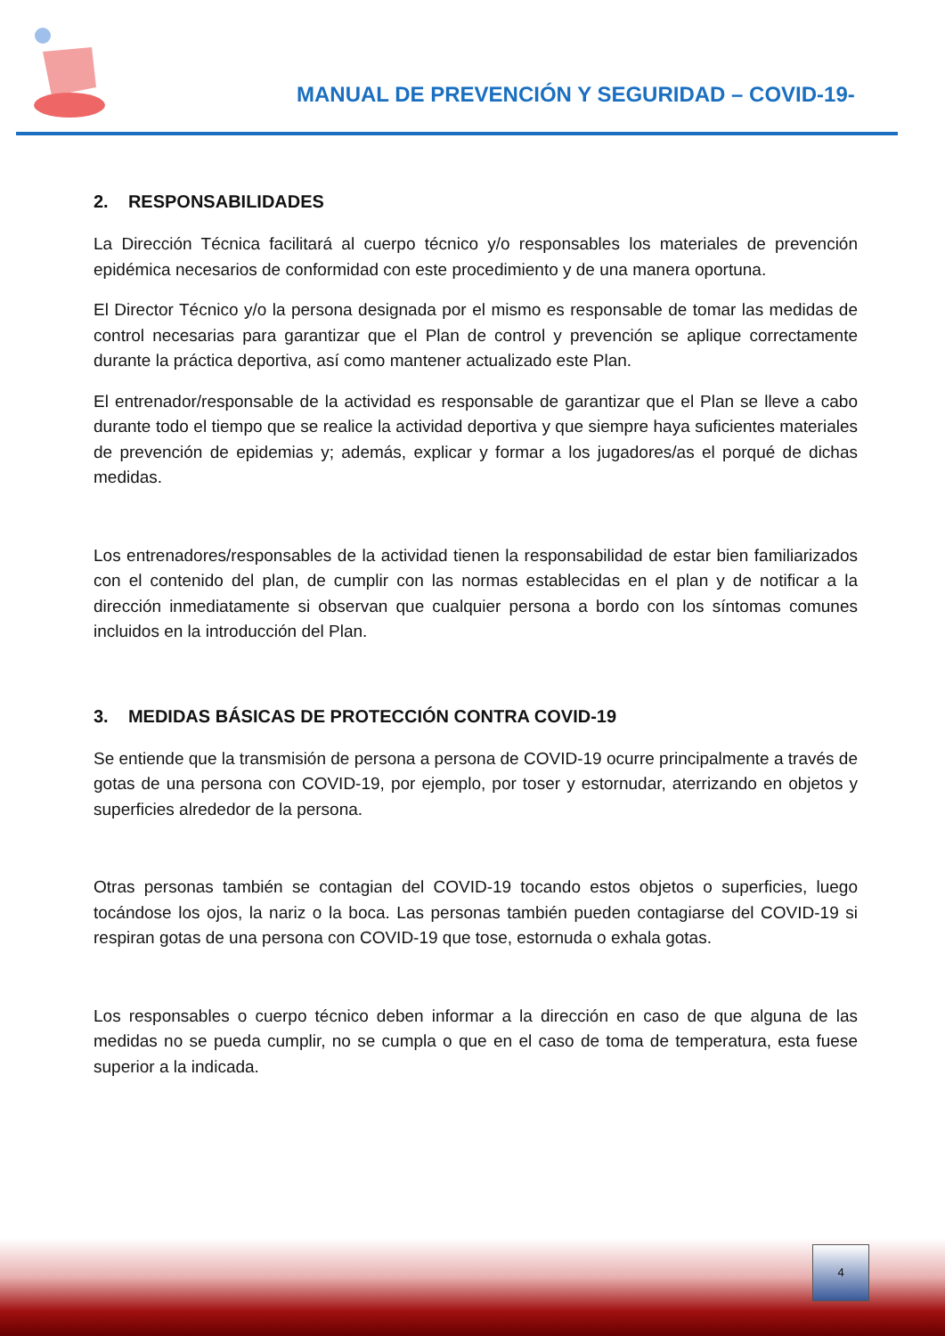MANUAL DE PREVENCIÓN Y SEGURIDAD – COVID-19-
2. RESPONSABILIDADES
La Dirección Técnica facilitará al cuerpo técnico y/o responsables los materiales de prevención epidémica necesarios de conformidad con este procedimiento y de una manera oportuna.
El Director Técnico y/o la persona designada por el mismo es responsable de tomar las medidas de control necesarias para garantizar que el Plan de control y prevención se aplique correctamente durante la práctica deportiva, así como mantener actualizado este Plan.
El entrenador/responsable de la actividad es responsable de garantizar que el Plan se lleve a cabo durante todo el tiempo que se realice la actividad deportiva y que siempre haya suficientes materiales de prevención de epidemias y; además, explicar y formar a los jugadores/as el porqué de dichas medidas.
Los entrenadores/responsables de la actividad tienen la responsabilidad de estar bien familiarizados con el contenido del plan, de cumplir con las normas establecidas en el plan y de notificar a la dirección inmediatamente si observan que cualquier persona a bordo con los síntomas comunes incluidos en la introducción del Plan.
3. MEDIDAS BÁSICAS DE PROTECCIÓN CONTRA COVID-19
Se entiende que la transmisión de persona a persona de COVID-19 ocurre principalmente a través de gotas de una persona con COVID-19, por ejemplo, por toser y estornudar, aterrizando en objetos y superficies alrededor de la persona.
Otras personas también se contagian del COVID-19 tocando estos objetos o superficies, luego tocándose los ojos, la nariz o la boca. Las personas también pueden contagiarse del COVID-19 si respiran gotas de una persona con COVID-19 que tose, estornuda o exhala gotas.
Los responsables o cuerpo técnico deben informar a la dirección en caso de que alguna de las medidas no se pueda cumplir, no se cumpla o que en el caso de toma de temperatura, esta fuese superior a la indicada.
4